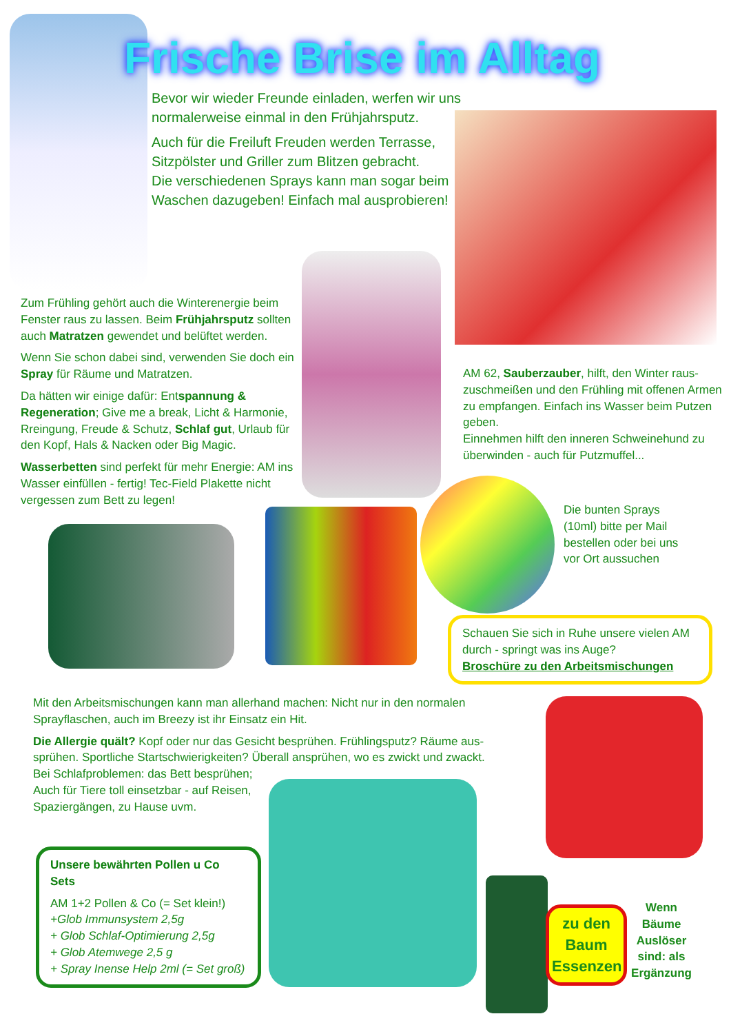Frische Brise im Alltag
Bevor wir wieder Freunde einladen, werfen wir uns normalerweise einmal in den Frühjahrsputz.
Auch für die Freiluft Freuden werden Terrasse, Sitzpölster und Griller zum Blitzen gebracht.
Die verschiedenen Sprays kann man sogar beim Waschen dazugeben! Einfach mal ausprobieren!
Zum Frühling gehört auch die Winterenergie beim Fenster raus zu lassen. Beim Frühjahrsputz sollten auch Matratzen gewendet und belüftet werden.
Wenn Sie schon dabei sind, verwenden Sie doch ein Spray für Räume und Matratzen.
Da hätten wir einige dafür: Entspannung & Regeneration; Give me a break, Licht & Harmonie, Rreingung, Freude & Schutz, Schlaf gut, Urlaub für den Kopf, Hals & Nacken oder Big Magic.
Wasserbetten sind perfekt für mehr Energie: AM ins Wasser einfüllen - fertig! Tec-Field Plakette nicht vergessen zum Bett zu legen!
AM 62, Sauberzauber, hilft, den Winter raus-zuschmeißen und den Frühling mit offenen Armen zu empfangen. Einfach ins Wasser beim Putzen geben.
Einnehmen hilft den inneren Schweinehund zu überwinden - auch für Putzmuffel...
Die bunten Sprays (10ml) bitte per Mail bestellen oder bei uns vor Ort aussuchen
Schauen Sie sich in Ruhe unsere vielen AM durch - springt was ins Auge?
Broschüre zu den Arbeitsmischungen
Mit den Arbeitsmischungen kann man allerhand machen: Nicht nur in den normalen Sprayflaschen, auch im Breezy ist ihr Einsatz ein Hit.
Die Allergie quält? Kopf oder nur das Gesicht besprühen. Frühlingsputz? Räume aus-sprühen. Sportliche Startschwierigkeiten? Überall ansprühen, wo es zwickt und zwackt.
Bei Schlafproblemen: das Bett besprühen;
Auch für Tiere toll einsetzbar - auf Reisen,
Spaziergängen, zu Hause uvm.
Unsere bewährten Pollen u Co Sets
AM 1+2 Pollen & Co (= Set klein!)
+Glob Immunsystem 2,5g
+ Glob Schlaf-Optimierung 2,5g
+ Glob Atemwege 2,5 g
+ Spray Inense Help 2ml (= Set groß)
zu den Baum Essenzen
Wenn Bäume Auslöser sind: als Ergänzung